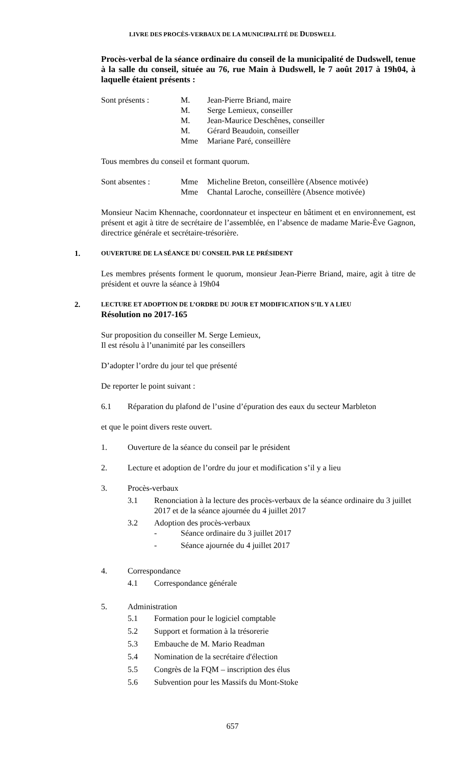LIVRE DES PROCÈS-VERBAUX DE LA MUNICIPALITÉ DE DUDSWELL
Procès-verbal de la séance ordinaire du conseil de la municipalité de Dudswell, tenue à la salle du conseil, située au 76, rue Main à Dudswell, le 7 août 2017 à 19h04, à laquelle étaient présents :
Sont présents : M. Jean-Pierre Briand, maire
M. Serge Lemieux, conseiller
M. Jean-Maurice Deschênes, conseiller
M. Gérard Beaudoin, conseiller
Mme Mariane Paré, conseillère
Tous membres du conseil et formant quorum.
Sont absentes : Mme Micheline Breton, conseillère (Absence motivée)
Mme Chantal Laroche, conseillère (Absence motivée)
Monsieur Nacim Khennache, coordonnateur et inspecteur en bâtiment et en environnement, est présent et agit à titre de secrétaire de l’assemblée, en l’absence de madame Marie-Ève Gagnon, directrice générale et secrétaire-trésorière.
1. OUVERTURE DE LA SÉANCE DU CONSEIL PAR LE PRÉSIDENT
Les membres présents forment le quorum, monsieur Jean-Pierre Briand, maire, agit à titre de président et ouvre la séance à 19h04
2. LECTURE ET ADOPTION DE L’ORDRE DU JOUR ET MODIFICATION S’IL Y A LIEU
Résolution no 2017-165
Sur proposition du conseiller M. Serge Lemieux,
Il est résolu à l’unanimité par les conseillers
D’adopter l’ordre du jour tel que présenté
De reporter le point suivant :
6.1 Réparation du plafond de l’usine d’épuration des eaux du secteur Marbleton
et que le point divers reste ouvert.
1. Ouverture de la séance du conseil par le président
2. Lecture et adoption de l’ordre du jour et modification s’il y a lieu
3. Procès-verbaux
3.1 Renonciation à la lecture des procès-verbaux de la séance ordinaire du 3 juillet 2017 et de la séance ajournée du 4 juillet 2017
3.2 Adoption des procès-verbaux
- Séance ordinaire du 3 juillet 2017
- Séance ajournée du 4 juillet 2017
4. Correspondance
4.1 Correspondance générale
5. Administration
5.1 Formation pour le logiciel comptable
5.2 Support et formation à la trésorerie
5.3 Embauche de M. Mario Readman
5.4 Nomination de la secrétaire d'élection
5.5 Congrès de la FQM – inscription des élus
5.6 Subvention pour les Massifs du Mont-Stoke
657